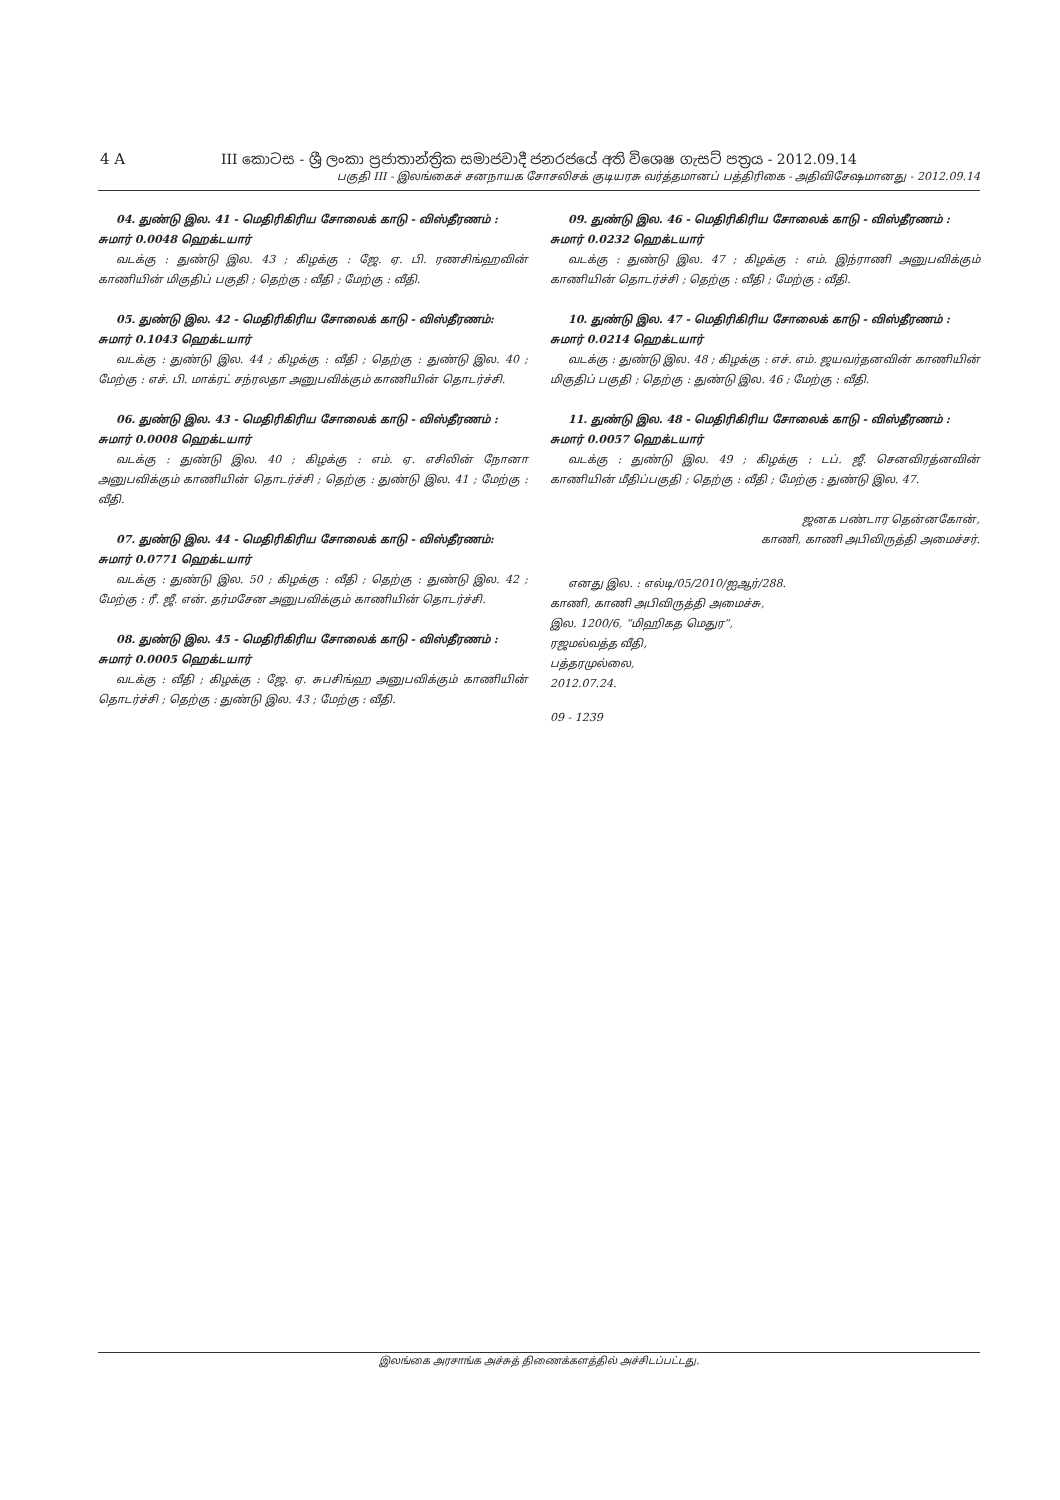4 A
III කොටස - ශ්‍රී ලංකා ප්‍රජාතාන්ත්‍රික සමාජවාදී ජනරජයේ අති විශෙෂ ගැසට් පත්‍රය - 2012.09.14
பகுதி III - இலங்கைச் சனநாயக சோசலிசக் குடியரசு வர்த்தமானப் பத்திரிகை - அதிவிசேஷமானது - 2012.09.14
04. துண்டு இல. 41 - மெதிரிகிரிய சோலைக் காடு - விஸ்தீரணம் : சுமார் 0.0048 ஹெக்டயார்
வடக்கு : துண்டு இல. 43 ; கிழக்கு : ஜே. ஏ. பி. ரணசிங்ஹவின் காணியின் மிகுதிப் பகுதி ; தெற்கு : வீதி ; மேற்கு : வீதி.
05. துண்டு இல. 42 - மெதிரிகிரிய சோலைக் காடு - விஸ்தீரணம்: சுமார் 0.1043 ஹெக்டயார்
வடக்கு : துண்டு இல. 44 ; கிழக்கு : வீதி ; தெற்கு : துண்டு இல. 40 ; மேற்கு : எச். பி. மாக்ரட் சந்ரலதா அனுபவிக்கும் காணியின் தொடர்ச்சி.
06. துண்டு இல. 43 - மெதிரிகிரிய சோலைக் காடு - விஸ்தீரணம் : சுமார் 0.0008 ஹெக்டயார்
வடக்கு : துண்டு இல. 40 ; கிழக்கு : எம். ஏ. எசிலின் நோனா அனுபவிக்கும் காணியின் தொடர்ச்சி ; தெற்கு : துண்டு இல. 41 ; மேற்கு : வீதி.
07. துண்டு இல. 44 - மெதிரிகிரிய சோலைக் காடு - விஸ்தீரணம்: சுமார் 0.0771 ஹெக்டயார்
வடக்கு : துண்டு இல. 50 ; கிழக்கு : வீதி ; தெற்கு : துண்டு இல. 42 ; மேற்கு : ரீ. ஜீ. என். தர்மசேன அனுபவிக்கும் காணியின் தொடர்ச்சி.
08. துண்டு இல. 45 - மெதிரிகிரிய சோலைக் காடு - விஸ்தீரணம் : சுமார் 0.0005 ஹெக்டயார்
வடக்கு : வீதி ; கிழக்கு : ஜே. ஏ. சுபசிங்ஹ அனுபவிக்கும் காணியின் தொடர்ச்சி ; தெற்கு : துண்டு இல. 43 ; மேற்கு : வீதி.
09. துண்டு இல. 46 - மெதிரிகிரிய சோலைக் காடு - விஸ்தீரணம் : சுமார் 0.0232 ஹெக்டயார்
வடக்கு : துண்டு இல. 47 ; கிழக்கு : எம். இந்ராணி அனுபவிக்கும் காணியின் தொடர்ச்சி ; தெற்கு : வீதி ; மேற்கு : வீதி.
10. துண்டு இல. 47 - மெதிரிகிரிய சோலைக் காடு - விஸ்தீரணம் : சுமார் 0.0214 ஹெக்டயார்
வடக்கு : துண்டு இல. 48 ; கிழக்கு : எச். எம். ஜயவர்தனவின் காணியின் மிகுதிப் பகுதி ; தெற்கு : துண்டு இல. 46 ; மேற்கு : வீதி.
11. துண்டு இல. 48 - மெதிரிகிரிய சோலைக் காடு - விஸ்தீரணம் : சுமார் 0.0057 ஹெக்டயார்
வடக்கு : துண்டு இல. 49 ; கிழக்கு : டப். ஜீ. செனவிரத்னவின் காணியின் மீதிப்பகுதி ; தெற்கு : வீதி ; மேற்கு : துண்டு இல. 47.
ஜனக பண்டார தென்னகோன்,
காணி, காணி அபிவிருத்தி அமைச்சர்.
எனது இல. : எல்டி/05/2010/ஐஆர்/288.
காணி, காணி அபிவிருத்தி அமைச்சு,
இல. 1200/6, “மிஹிகத மெதுர”,
ரஜமல்வத்த வீதி,
பத்தரமுல்லை,
2012.07.24.
09 - 1239
இலங்கை அரசாங்க அச்சுத் திணைக்களத்தில் அச்சிடப்பட்டது.